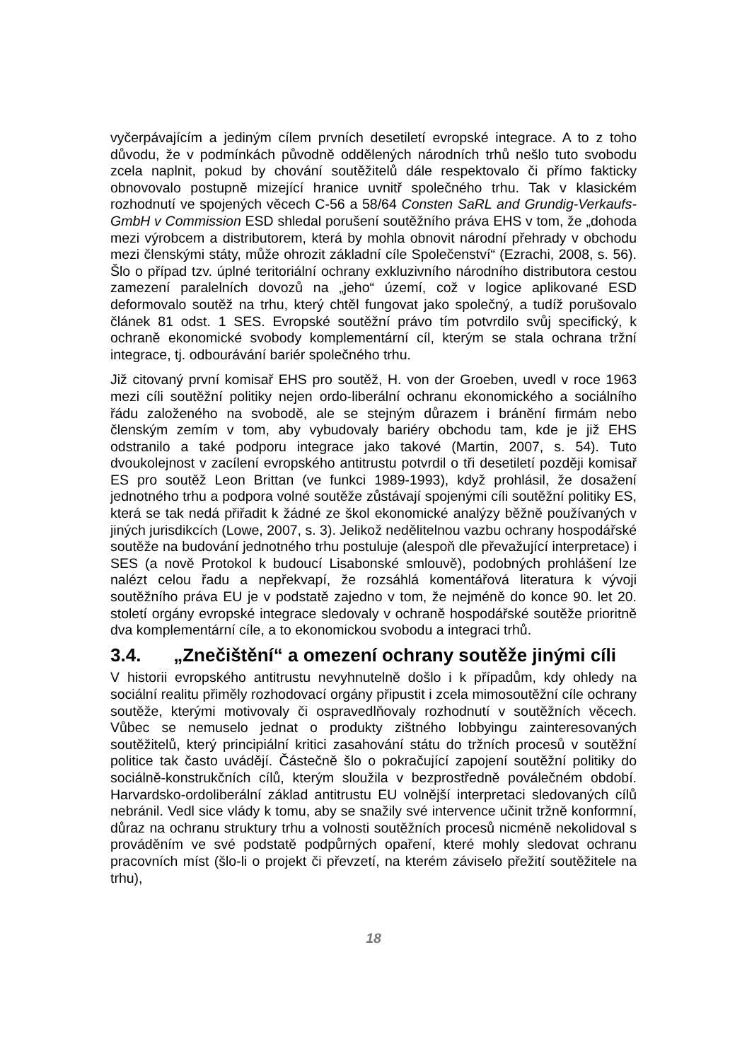vyčerpávajícím a jediným cílem prvních desetiletí evropské integrace. A to z toho důvodu, že v podmínkách původně oddělených národních trhů nešlo tuto svobodu zcela naplnit, pokud by chování soutěžitelů dále respektovalo či přímo fakticky obnovovalo postupně mizející hranice uvnitř společného trhu. Tak v klasickém rozhodnutí ve spojených věcech C-56 a 58/64 Consten SaRL and Grundig-Verkaufs-GmbH v Commission ESD shledal porušení soutěžního práva EHS v tom, že „dohoda mezi výrobcem a distributorem, která by mohla obnovit národní přehrady v obchodu mezi členskými státy, může ohrozit základní cíle Společenství“ (Ezrachi, 2008, s. 56). Šlo o případ tzv. úplné teritoriální ochrany exkluzivního národního distributora cestou zamezení paralelních dovozů na „jeho“ území, což v logice aplikované ESD deformovalo soutěž na trhu, který chtěl fungovat jako společný, a tudíž porušovalo článek 81 odst. 1 SES. Evropské soutěžní právo tím potvrdilo svůj specifický, k ochraně ekonomické svobody komplementární cíl, kterým se stala ochrana tržní integrace, tj. odbourávání bariér společného trhu.
Již citovaný první komisař EHS pro soutěž, H. von der Groeben, uvedl v roce 1963 mezi cíli soutěžní politiky nejen ordo-liberální ochranu ekonomického a sociálního řádu založeného na svobodě, ale se stejným důrazem i bránění firmám nebo členským zemím v tom, aby vybudovaly bariéry obchodu tam, kde je již EHS odstranilo a také podporu integrace jako takové (Martin, 2007, s. 54). Tuto dvoukolejnost v zacílení evropského antitrustu potvrdil o tři desetiletí později komisař ES pro soutěž Leon Brittan (ve funkci 1989-1993), když prohlásil, že dosažení jednotného trhu a podpora volné soutěže zůstávají spojenými cíli soutěžní politiky ES, která se tak nedá přiřadit k žádné ze škol ekonomické analýzy běžně používaných v jiných jurisdikcích (Lowe, 2007, s. 3). Jelikož nedělitelnou vazbu ochrany hospodářské soutěže na budování jednotného trhu postuluje (alespoň dle převažující interpretace) i SES (a nově Protokol k budoucí Lisabonské smlouvě), podobných prohlášení lze nalézt celou řadu a nepřekvapí, že rozsáhlá komentářová literatura k vývoji soutěžního práva EU je v podstatě zajedno v tom, že nejméně do konce 90. let 20. století orgány evropské integrace sledovaly v ochraně hospodářské soutěže prioritně dva komplementární cíle, a to ekonomickou svobodu a integraci trhů.
3.4. „Znečištění“ a omezení ochrany soutěže jinými cíli
V historii evropského antitrustu nevyhnutelně došlo i k případům, kdy ohledy na sociální realitu přiměly rozhodovací orgány připustit i zcela mimosoutěžní cíle ochrany soutěže, kterými motivovaly či ospravedlňovaly rozhodnutí v soutěžních věcech. Vůbec se nemuselo jednat o produkty zištného lobbyingu zainteresovaných soutěžitelů, který principiální kritici zasahování státu do tržních procesů v soutěžní politice tak často uvádějí. Částečně šlo o pokračující zapojení soutěžní politiky do sociálně-konstrukčních cílů, kterým sloužila v bezprostředně poválečném období. Harvardsko-ordoliberální základ antitrustu EU volnější interpretaci sledovaných cílů nebránil. Vedl sice vlády k tomu, aby se snažily své intervence učinit tržně konformní, důraz na ochranu struktury trhu a volnosti soutěžních procesů nicméně nekolidoval s prováděním ve své podstatě podpůrných opaření, které mohly sledovat ochranu pracovních míst (šlo-li o projekt či převzetí, na kterém záviselo přežití soutěžitele na trhu),
18